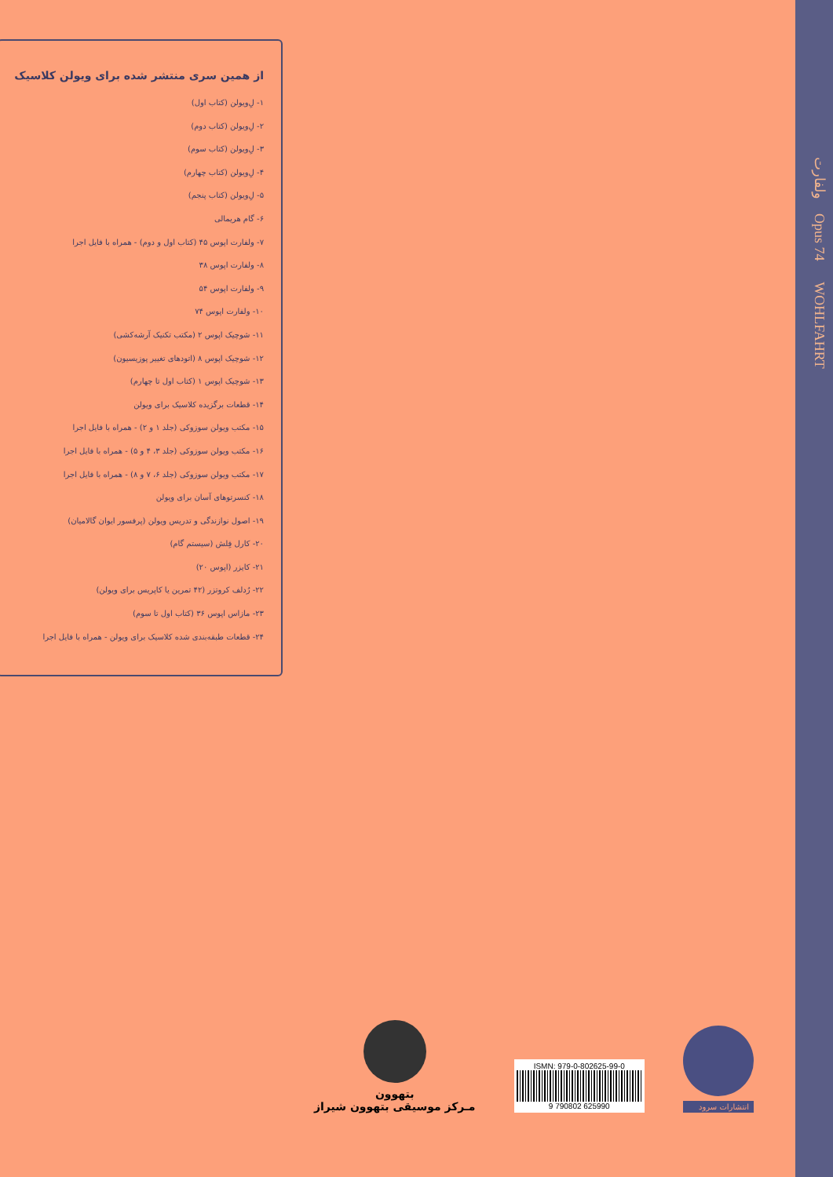از همین سری منتشر شده برای ویولن کلاسیک
۱- لِ‌ویولن (کتاب اول)
۲- لِ‌ویولن (کتاب دوم)
۳- لِ‌ویولن (کتاب سوم)
۴- لِ‌ویولن (کتاب چهارم)
۵- لِ‌ویولن (کتاب پنجم)
۶- گام هریمالی
۷- ولفارت اپوس ۴۵ (کتاب اول و دوم) - همراه با فایل اجرا
۸- ولفارت اپوس ۳۸
۹- ولفارت اپوس ۵۴
۱۰- ولفارت اپوس ۷۴
۱۱- شوچیک اپوس ۲ (مکتب تکنیک آرشه‌کشی)
۱۲- شوچیک اپوس ۸ (اتودهای تغییر پوزیسیون)
۱۳- شوچیک اپوس ۱ (کتاب اول تا چهارم)
۱۴- قطعات برگزیده کلاسیک برای ویولن
۱۵- مکتب ویولن سوزوکی (جلد ۱ و ۲) - همراه با فایل اجرا
۱۶- مکتب ویولن سوزوکی (جلد ۳، ۴ و ۵) - همراه با فایل اجرا
۱۷- مکتب ویولن سوزوکی (جلد ۶، ۷ و ۸) - همراه با فایل اجرا
۱۸- کنسرتوهای آسان برای ویولن
۱۹- اصول نوازندگی و تدریس ویولن (پرفسور ایوان گالامیان)
۲۰- کارل فِلش (سیستم گام)
۲۱- کایزر (اپوس ۲۰)
۲۲- رُدلف کروتزر (۴۲ تمرین یا کاپریس برای ویولن)
۲۳- مازاس اپوس ۳۶ (کتاب اول تا سوم)
۲۴- قطعات طبقه‌بندی شده کلاسیک برای ویولن - همراه با فایل اجرا
ولفارت Opus 74 WOHLFAHRT
بتهوون
مـرکز موسیقی بتهوون شیراز
ISMN: 979-0-802625-99-0
9 790802 625990
انتشارات سرود